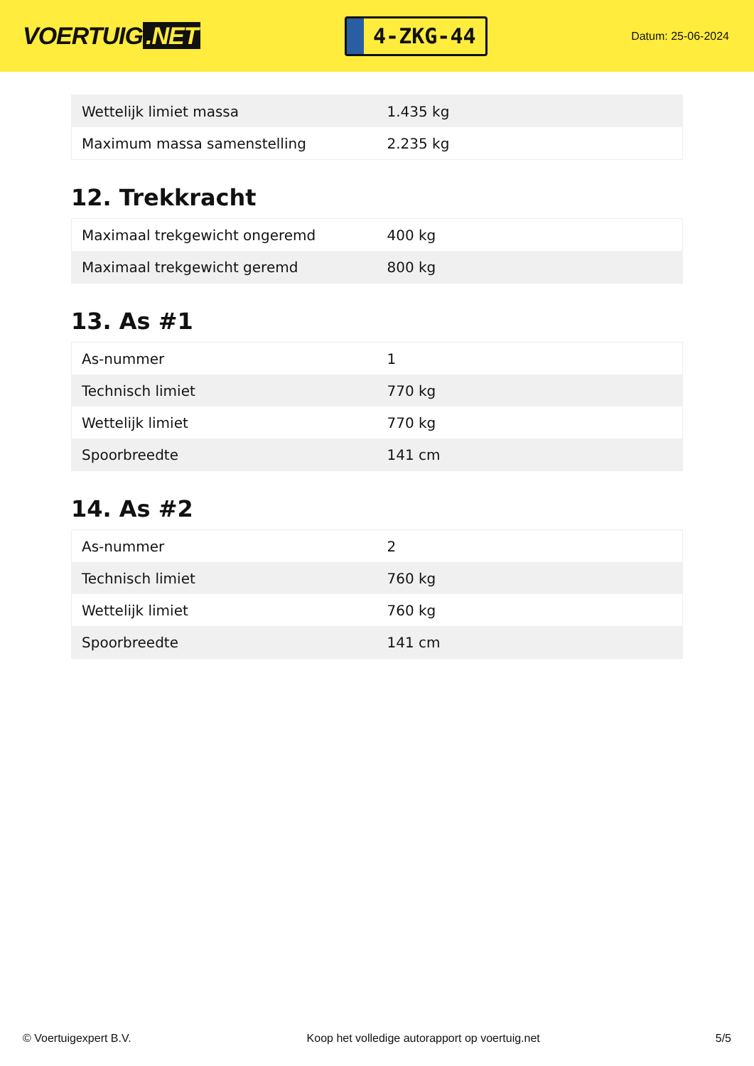VOERTUIG.NET
4-ZKG-44
Datum: 25-06-2024
| Wettelijk limiet massa | 1.435 kg |
| Maximum massa samenstelling | 2.235 kg |
12. Trekkracht
| Maximaal trekgewicht ongeremd | 400 kg |
| Maximaal trekgewicht geremd | 800 kg |
13. As #1
| As-nummer | 1 |
| Technisch limiet | 770 kg |
| Wettelijk limiet | 770 kg |
| Spoorbreedte | 141 cm |
14. As #2
| As-nummer | 2 |
| Technisch limiet | 760 kg |
| Wettelijk limiet | 760 kg |
| Spoorbreedte | 141 cm |
© Voertuigexpert B.V. Koop het volledige autorapport op voertuig.net 5/5